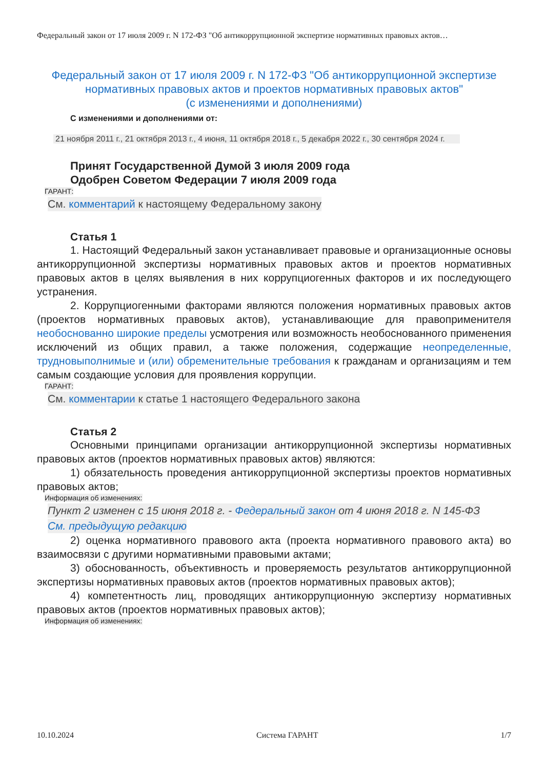Федеральный закон от 17 июля 2009 г. N 172-ФЗ "Об антикоррупционной экспертизе нормативных правовых актов…
Федеральный закон от 17 июля 2009 г. N 172-ФЗ "Об антикоррупционной экспертизе нормативных правовых актов и проектов нормативных правовых актов"
(с изменениями и дополнениями)
С изменениями и дополнениями от:
21 ноября 2011 г., 21 октября 2013 г., 4 июня, 11 октября 2018 г., 5 декабря 2022 г., 30 сентября 2024 г.
Принят Государственной Думой 3 июля 2009 года
Одобрен Советом Федерации 7 июля 2009 года
ГАРАНТ:
См. комментарий к настоящему Федеральному закону
Статья 1
1. Настоящий Федеральный закон устанавливает правовые и организационные основы антикоррупционной экспертизы нормативных правовых актов и проектов нормативных правовых актов в целях выявления в них коррупциогенных факторов и их последующего устранения.
2. Коррупциогенными факторами являются положения нормативных правовых актов (проектов нормативных правовых актов), устанавливающие для правоприменителя необоснованно широкие пределы усмотрения или возможность необоснованного применения исключений из общих правил, а также положения, содержащие неопределенные, трудновыполнимые и (или) обременительные требования к гражданам и организациям и тем самым создающие условия для проявления коррупции.
ГАРАНТ:
См. комментарии к статье 1 настоящего Федерального закона
Статья 2
Основными принципами организации антикоррупционной экспертизы нормативных правовых актов (проектов нормативных правовых актов) являются:
1) обязательность проведения антикоррупционной экспертизы проектов нормативных правовых актов;
Информация об изменениях:
Пункт 2 изменен с 15 июня 2018 г. - Федеральный закон от 4 июня 2018 г. N 145-ФЗ
См. предыдущую редакцию
2) оценка нормативного правового акта (проекта нормативного правового акта) во взаимосвязи с другими нормативными правовыми актами;
3) обоснованность, объективность и проверяемость результатов антикоррупционной экспертизы нормативных правовых актов (проектов нормативных правовых актов);
4) компетентность лиц, проводящих антикоррупционную экспертизу нормативных правовых актов (проектов нормативных правовых актов);
Информация об изменениях:
10.10.2024 Система ГАРАНТ 1/7